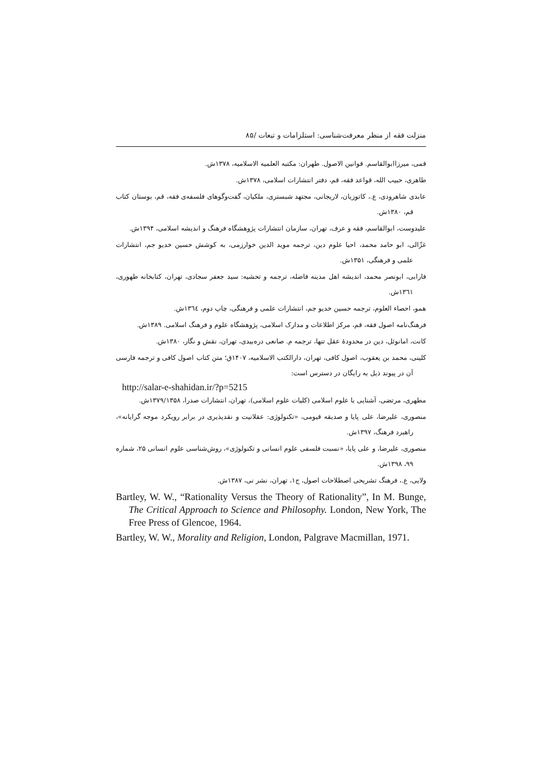منزلت فقه از منظر معرفت‌شناسی: استلزامات و تبعات /۸۵
قمی، میرزاابوالقاسم. قوانین الاصول. طهران: مکتبه العلمیه الاسلامیه، ۱۳۷۸ش.
طاهری، حبیب الله، قواعد فقه، قم، دفتر انتشارات اسلامی، ۱۳۷۸ش.
عابدی شاهرودی، ع.، کاتوزیان، لاریجانی، مجتهد شبستری، ملکیان، گفت‌وگوهای فلسفه‌ی فقه، قم، بوستان کتاب قم، ۱۳۸۰ش.
علیدوست، ابوالقاسم، فقه و عرف، تهران، سازمان انتشارات پژوهشگاه فرهنگ و اندیشه اسلامی، ۱۳۹۴ش.
غزّالی، ابو حامد محمد، احیا علوم دین، ترجمه موید الدین خوارزمی، به کوشش حسین خدیو جم، انتشارات علمی و فرهنگی، ۱۳۵۱ش.
فارابی، ابونصر محمد، اندیشه اهل مدینه فاضله، ترجمه و تحشیه: سید جعفر سجادی، تهران، کتابخانه طهوری، ۱۳٦۱ش.
همو، احصاء العلوم، ترجمه حسین خدیو جم، انتشارات علمی و فرهنگی، چاپ دوم، ۱۳٦٤ش.
فرهنگ‌نامه اصول فقه، قم، مرکز اطلاعات و مدارک اسلامی، پژوهشگاه علوم و فرهنگ اسلامی. ۱۳۸۹ش.
کانت، امانوئل، دین در محدودهٔ عقل تنها، ترجمه م. صانعی دره‌بیدی، تهران، نقش و نگار، ۱۳۸۰ش.
کلینی، محمد بن یعقوب، اصول کافی، تهران، دارالکتب الاسلامیه، ۱۴۰۷ق؛ متن کتاب اصول کافی و ترجمه فارسی آن در پیوند ذیل به رایگان در دسترس است:
http://salar-e-shahidan.ir/?p=5215
مطهری، مرتضی، آشنایی با علوم اسلامی (کلیات علوم اسلامی)، تهران، انتشارات صدرا، ۱۳۷۹/۱۳۵۸ش.
منصوری، علیرضا، علی پایا و صدیقه قیومی، «تکنولوژی: عقلانیت و نقدپذیری در برابر رویکرد موجه گرایانه»، راهبرد فرهنگ، ۱۳۹۷ش.
منصوری، علیرضا، و علی پایا، «نسبت فلسفی علوم انسانی و تکنولوژی»، روش‌شناسی علوم انسانی ۲۵، شماره ۹۹، ۱۳۹۸ش.
ولایی، ع.، فرهنگ تشریحی اصطلاحات اصول، ج۱، تهران، نشر نی، ۱۳۸۷ش.
Bartley, W. W., “Rationality Versus the Theory of Rationality”, In M. Bunge, The Critical Approach to Science and Philosophy. London, New York, The Free Press of Glencoe, 1964.
Bartley, W. W., Morality and Religion, London, Palgrave Macmillan, 1971.